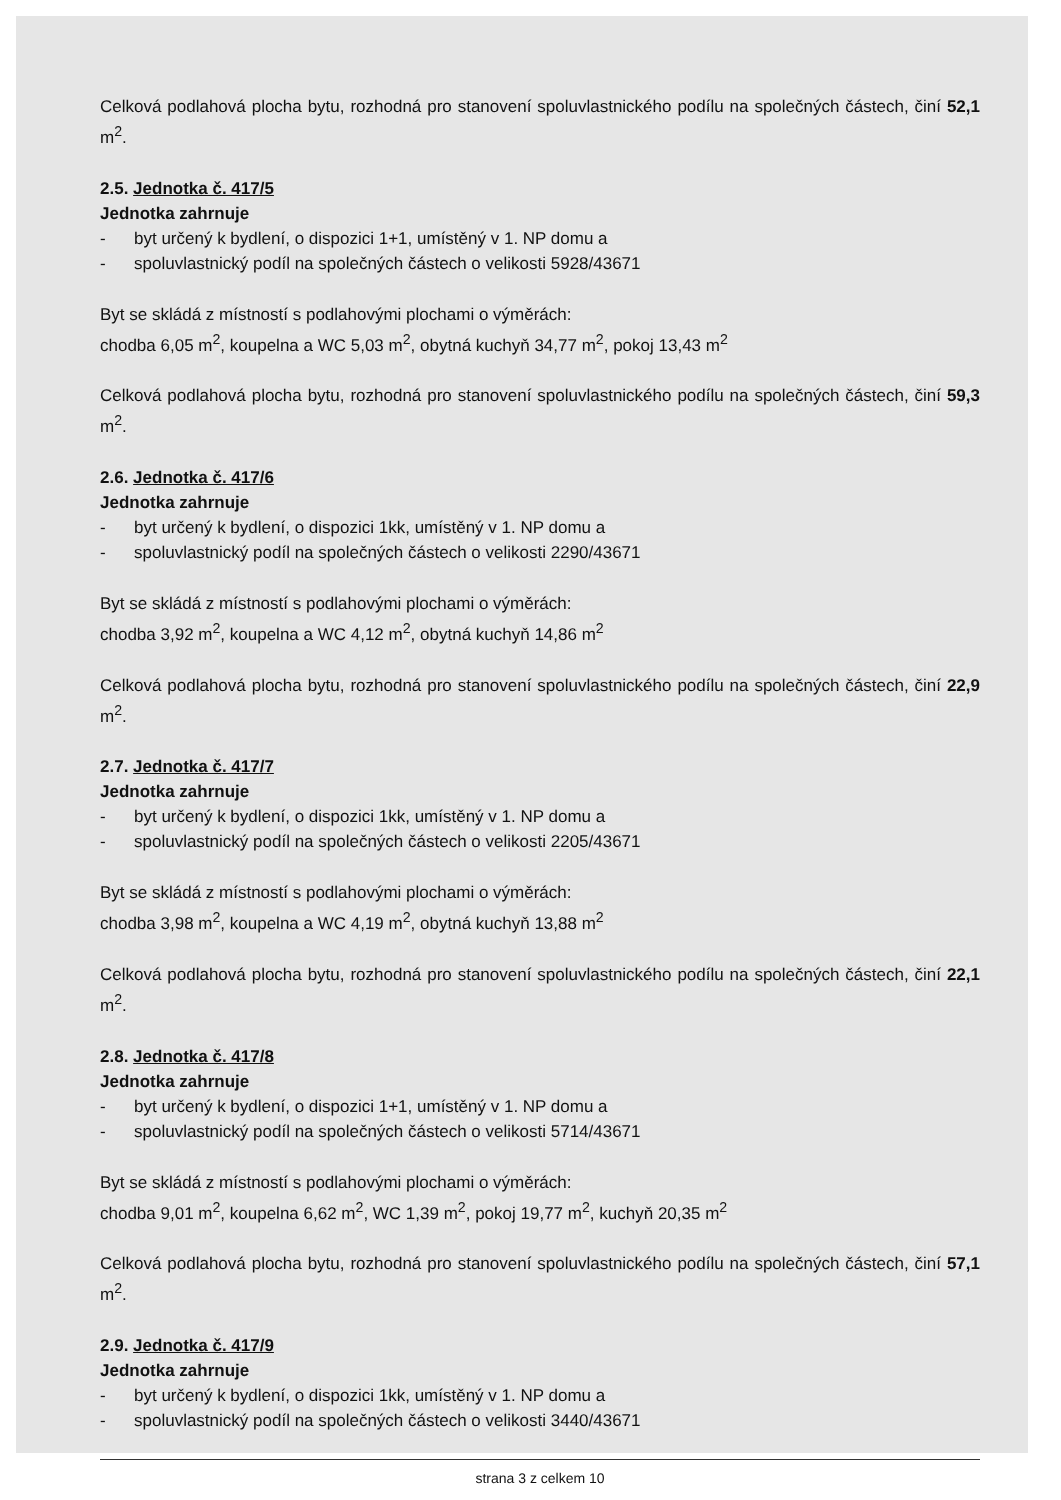Celková podlahová plocha bytu, rozhodná pro stanovení spoluvlastnického podílu na společných částech, činí 52,1 m<sup>2</sup>.
2.5. Jednotka č. 417/5
Jednotka zahrnuje
- byt určený k bydlení, o dispozici 1+1, umístěný v 1. NP domu a
- spoluvlastnický podíl na společných částech o velikosti 5928/43671
Byt se skládá z místností s podlahovými plochami o výměrách:
chodba 6,05 m<sup>2</sup>, koupelna a WC 5,03 m<sup>2</sup>, obytná kuchyň 34,77 m<sup>2</sup>, pokoj 13,43 m<sup>2</sup>
Celková podlahová plocha bytu, rozhodná pro stanovení spoluvlastnického podílu na společných částech, činí 59,3 m<sup>2</sup>.
2.6. Jednotka č. 417/6
Jednotka zahrnuje
- byt určený k bydlení, o dispozici 1kk, umístěný v 1. NP domu a
- spoluvlastnický podíl na společných částech o velikosti 2290/43671
Byt se skládá z místností s podlahovými plochami o výměrách:
chodba 3,92 m<sup>2</sup>, koupelna a WC 4,12 m<sup>2</sup>, obytná kuchyň 14,86 m<sup>2</sup>
Celková podlahová plocha bytu, rozhodná pro stanovení spoluvlastnického podílu na společných částech, činí 22,9 m<sup>2</sup>.
2.7. Jednotka č. 417/7
Jednotka zahrnuje
- byt určený k bydlení, o dispozici 1kk, umístěný v 1. NP domu a
- spoluvlastnický podíl na společných částech o velikosti 2205/43671
Byt se skládá z místností s podlahovými plochami o výměrách:
chodba 3,98 m<sup>2</sup>, koupelna a WC 4,19 m<sup>2</sup>, obytná kuchyň 13,88 m<sup>2</sup>
Celková podlahová plocha bytu, rozhodná pro stanovení spoluvlastnického podílu na společných částech, činí 22,1 m<sup>2</sup>.
2.8. Jednotka č. 417/8
Jednotka zahrnuje
- byt určený k bydlení, o dispozici 1+1, umístěný v 1. NP domu a
- spoluvlastnický podíl na společných částech o velikosti 5714/43671
Byt se skládá z místností s podlahovými plochami o výměrách:
chodba 9,01 m<sup>2</sup>, koupelna 6,62 m<sup>2</sup>, WC 1,39 m<sup>2</sup>, pokoj 19,77 m<sup>2</sup>, kuchyň 20,35 m<sup>2</sup>
Celková podlahová plocha bytu, rozhodná pro stanovení spoluvlastnického podílu na společných částech, činí 57,1 m<sup>2</sup>.
2.9. Jednotka č. 417/9
Jednotka zahrnuje
- byt určený k bydlení, o dispozici 1kk, umístěný v 1. NP domu a
- spoluvlastnický podíl na společných částech o velikosti 3440/43671
strana 3 z celkem 10